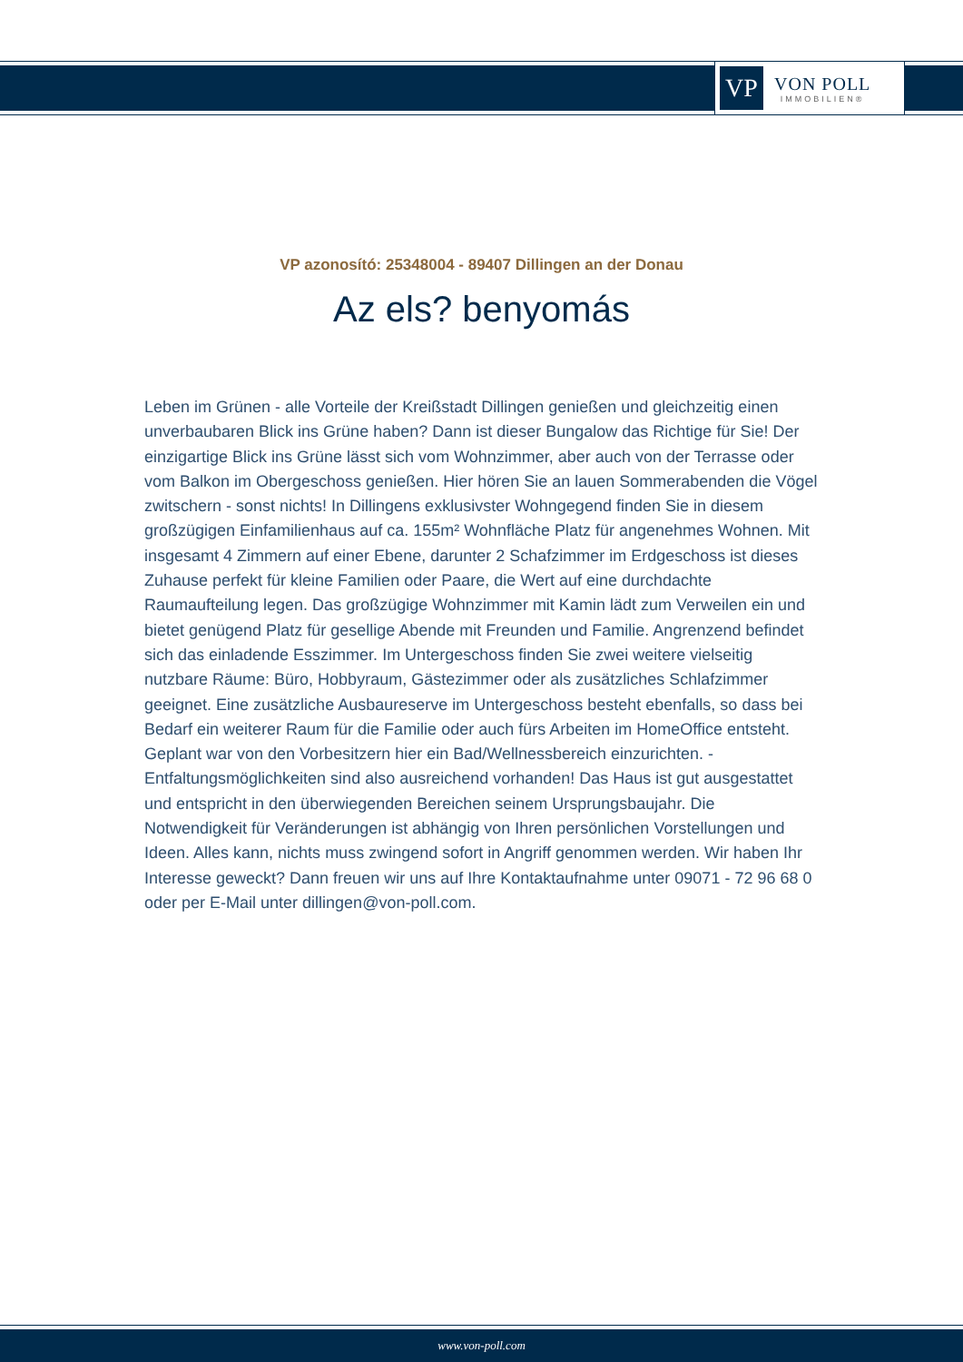VP
VON POLL
IMMOBILIEN®
VP azonosító: 25348004 - 89407 Dillingen an der Donau
Az els? benyomás
Leben im Grünen - alle Vorteile der Kreißstadt Dillingen genießen und gleichzeitig einen unverbaubaren Blick ins Grüne haben? Dann ist dieser Bungalow das Richtige für Sie! Der einzigartige Blick ins Grüne lässt sich vom Wohnzimmer, aber auch von der Terrasse oder vom Balkon im Obergeschoss genießen. Hier hören Sie an lauen Sommerabenden die Vögel zwitschern - sonst nichts! In Dillingens exklusivster Wohngegend finden Sie in diesem großzügigen Einfamilienhaus auf ca. 155m² Wohnfläche Platz für angenehmes Wohnen. Mit insgesamt 4 Zimmern auf einer Ebene, darunter 2 Schafzimmer im Erdgeschoss ist dieses Zuhause perfekt für kleine Familien oder Paare, die Wert auf eine durchdachte Raumaufteilung legen. Das großzügige Wohnzimmer mit Kamin lädt zum Verweilen ein und bietet genügend Platz für gesellige Abende mit Freunden und Familie. Angrenzend befindet sich das einladende Esszimmer. Im Untergeschoss finden Sie zwei weitere vielseitig nutzbare Räume: Büro, Hobbyraum, Gästezimmer oder als zusätzliches Schlafzimmer geeignet. Eine zusätzliche Ausbaureserve im Untergeschoss besteht ebenfalls, so dass bei Bedarf ein weiterer Raum für die Familie oder auch fürs Arbeiten im HomeOffice entsteht. Geplant war von den Vorbesitzern hier ein Bad/Wellnessbereich einzurichten. - Entfaltungsmöglichkeiten sind also ausreichend vorhanden! Das Haus ist gut ausgestattet und entspricht in den überwiegenden Bereichen seinem Ursprungsbaujahr. Die Notwendigkeit für Veränderungen ist abhängig von Ihren persönlichen Vorstellungen und Ideen. Alles kann, nichts muss zwingend sofort in Angriff genommen werden. Wir haben Ihr Interesse geweckt? Dann freuen wir uns auf Ihre Kontaktaufnahme unter 09071 - 72 96 68 0 oder per E-Mail unter dillingen@von-poll.com.
www.von-poll.com